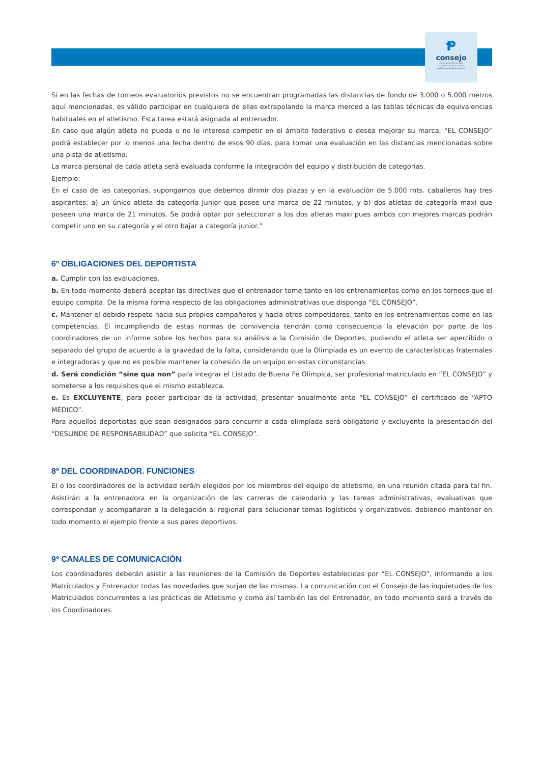Ᵽ
consejo
Profesional de Ciencias
Económicas de la Ciudad
Autónoma de Buenos Aires
Si en las fechas de torneos evaluatorios previstos no se encuentran programadas las distancias de fondo de 3.000 o 5.000 metros aquí mencionadas, es válido participar en cualquiera de ellas extrapolando la marca merced a las tablas técnicas de equivalencias habituales en el atletismo. Esta tarea estará asignada al entrenador.
En caso que algún atleta no pueda o no le interese competir en el ámbito federativo o desea mejorar su marca, “EL CONSEJO” podrá establecer por lo menos una fecha dentro de esos 90 días, para tomar una evaluación en las distancias mencionadas sobre una pista de atletismo.
La marca personal de cada atleta será evaluada conforme la integración del equipo y distribución de categorías.
Ejemplo:
En el caso de las categorías, supongamos que debemos dirimir dos plazas y en la evaluación de 5.000 mts. caballeros hay tres aspirantes: a) un único atleta de categoría Junior que posee una marca de 22 minutos, y b) dos atletas de categoría maxi que poseen una marca de 21 minutos. Se podrá optar por seleccionar a los dos atletas maxi pues ambos con mejores marcas podrán competir uno en su categoría y el otro bajar a categoría junior.”
6º OBLIGACIONES DEL DEPORTISTA
a. Cumplir con las evaluaciones.
b. En todo momento deberá aceptar las directivas que el entrenador tome tanto en los entrenamientos como en los torneos que el equipo compita. De la misma forma respecto de las obligaciones administrativas que disponga “EL CONSEJO”.
c. Mantener el debido respeto hacia sus propios compañeros y hacia otros competidores, tanto en los entrenamientos como en las competencias. El incumpliendo de estas normas de convivencia tendrán como consecuencia la elevación por parte de los coordinadores de un informe sobre los hechos para su análisis a la Comisión de Deportes, pudiendo el atleta ser apercibido o separado del grupo de acuerdo a la gravedad de la falta, considerando que la Olimpiada es un evento de características fraternales e integradoras y que no es posible mantener la cohesión de un equipo en estas circunstancias.
d. Será condición “sine qua non” para integrar el Listado de Buena Fe Olímpica, ser profesional matriculado en “EL CONSEJO” y someterse a los requisitos que el mismo establezca.
e. Es EXCLUYENTE, para poder participar de la actividad, presentar anualmente ante “EL CONSEJO” el certificado de “APTO MÉDICO”.
Para aquellos deportistas que sean designados para concurrir a cada olimpíada será obligatorio y excluyente la presentación del “DESLINDE DE RESPONSABILIDAD” que solicita “EL CONSEJO”.
8º DEL COORDINADOR. FUNCIONES
El o los coordinadores de la actividad será/n elegidos por los miembros del equipo de atletismo, en una reunión citada para tal fin. Asistirán a la entrenadora en la organización de las carreras de calendario y las tareas administrativas, evaluativas que correspondan y acompañaran a la delegación al regional para solucionar temas logísticos y organizativos, debiendo mantener en todo momento el ejemplo frente a sus pares deportivos.
9º CANALES DE COMUNICACIÓN
Los coordinadores deberán asistir a las reuniones de la Comisión de Deportes establecidas por “EL CONSEJO”, informando a los Matriculados y Entrenador todas las novedades que surjan de las mismas. La comunicación con el Consejo de las inquietudes de los Matriculados concurrentes a las prácticas de Atletismo y como así también las del Entrenador, en todo momento será a través de los Coordinadores.